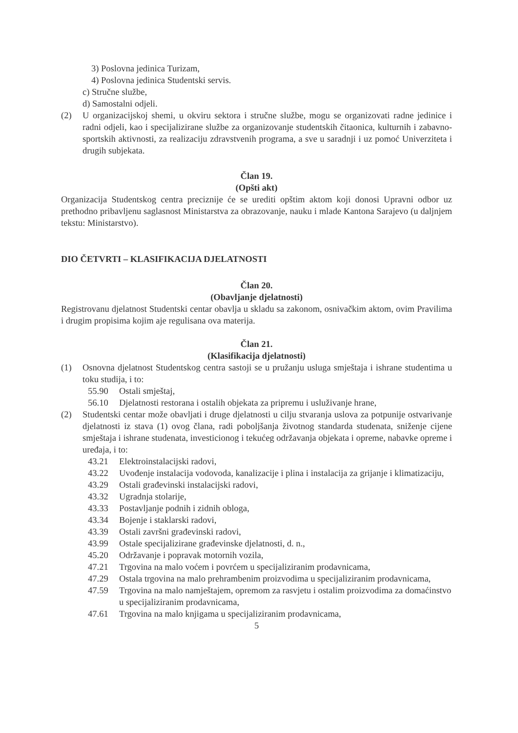3) Poslovna jedinica Turizam,
4) Poslovna jedinica Studentski servis.
c) Stručne službe,
d) Samostalni odjeli.
(2) U organizacijskoj shemi, u okviru sektora i stručne službe, mogu se organizovati radne jedinice i radni odjeli, kao i specijalizirane službe za organizovanje studentskih čitaonica, kulturnih i zabavno-sportskih aktivnosti, za realizaciju zdravstvenih programa, a sve u saradnji i uz pomoć Univerziteta i drugih subjekata.
Član 19.
(Opšti akt)
Organizacija Studentskog centra preciznije će se urediti opštim aktom koji donosi Upravni odbor uz prethodno pribavljenu saglasnost Ministarstva za obrazovanje, nauku i mlade Kantona Sarajevo (u daljnjem tekstu: Ministarstvo).
DIO ČETVRTI – KLASIFIKACIJA DJELATNOSTI
Član 20.
(Obavljanje djelatnosti)
Registrovanu djelatnost Studentski centar obavlja u skladu sa zakonom, osnivačkim aktom, ovim Pravilima i drugim propisima kojim aje regulisana ova materija.
Član 21.
(Klasifikacija djelatnosti)
(1) Osnovna djelatnost Studentskog centra sastoji se u pružanju usluga smještaja i ishrane studentima u toku studija, i to:
55.90 Ostali smještaj,
56.10 Djelatnosti restorana i ostalih objekata za pripremu i usluživanje hrane,
(2) Studentski centar može obavljati i druge djelatnosti u cilju stvaranja uslova za potpunije ostvarivanje djelatnosti iz stava (1) ovog člana, radi poboljšanja životnog standarda studenata, sniženje cijene smještaja i ishrane studenata, investicionog i tekućeg održavanja objekata i opreme, nabavke opreme i uređaja, i to:
43.21 Elektroinstalacijski radovi,
43.22 Uvođenje instalacija vodovoda, kanalizacije i plina i instalacija za grijanje i klimatizaciju,
43.29 Ostali građevinski instalacijski radovi,
43.32 Ugradnja stolarije,
43.33 Postavljanje podnih i zidnih obloga,
43.34 Bojenje i staklarski radovi,
43.39 Ostali završni građevinski radovi,
43.99 Ostale specijalizirane građevinske djelatnosti, d. n.,
45.20 Održavanje i popravak motornih vozila,
47.21 Trgovina na malo voćem i povrćem u specijaliziranim prodavnicama,
47.29 Ostala trgovina na malo prehrambenim proizvodima u specijaliziranim prodavnicama,
47.59 Trgovina na malo namještajem, opremom za rasvjetu i ostalim proizvodima za domaćinstvo u specijaliziranim prodavnicama,
47.61 Trgovina na malo knjigama u specijaliziranim prodavnicama,
5